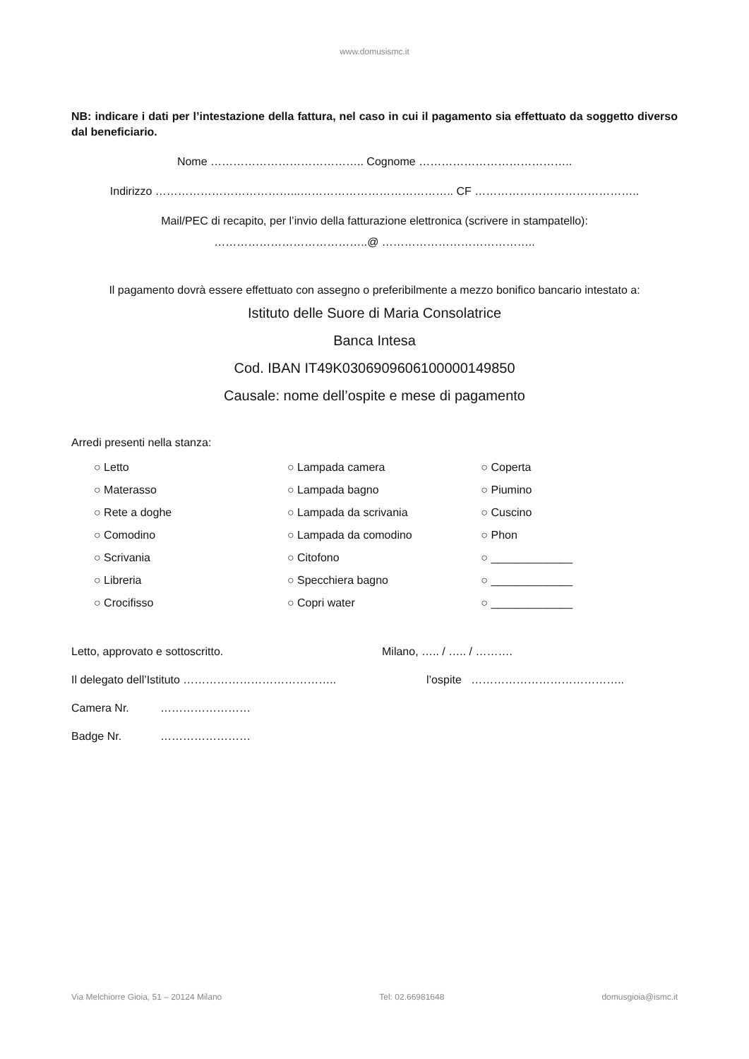www.domusismc.it
NB: indicare i dati per l’intestazione della fattura, nel caso in cui il pagamento sia effettuato da soggetto diverso dal beneficiario.
Nome ………………………………….. Cognome …………………………………..
Indirizzo ………………………………...………………………………….. CF ……………………………………..
Mail/PEC di recapito, per l’invio della fatturazione elettronica (scrivere in stampatello):
…………………………………..@ …………………………………..
Il pagamento dovrà essere effettuato con assegno o preferibilmente a mezzo bonifico bancario intestato a:
Istituto delle Suore di Maria Consolatrice
Banca Intesa
Cod. IBAN IT49K0306909606100000149850
Causale: nome dell’ospite e mese di pagamento
Arredi presenti nella stanza:
| ○ Letto | ○ Lampada camera | ○ Coperta |
| ○ Materasso | ○ Lampada bagno | ○ Piumino |
| ○ Rete a doghe | ○ Lampada da scrivania | ○ Cuscino |
| ○ Comodino | ○ Lampada da comodino | ○ Phon |
| ○ Scrivania | ○ Citofono | ○ _____________ |
| ○ Libreria | ○ Specchiera bagno | ○ _____________ |
| ○ Crocifisso | ○ Copri water | ○ _____________ |
Letto, approvato e sottoscritto. Milano, ….. / ….. / ……….
Il delegato dell’Istituto ………………………………….. l’ospite …………………………………..
Camera Nr. ……………………
Badge Nr. ……………………
Via Melchiorre Gioia, 51 – 20124 Milano Tel: 02.66981648 domusgioia@ismc.it